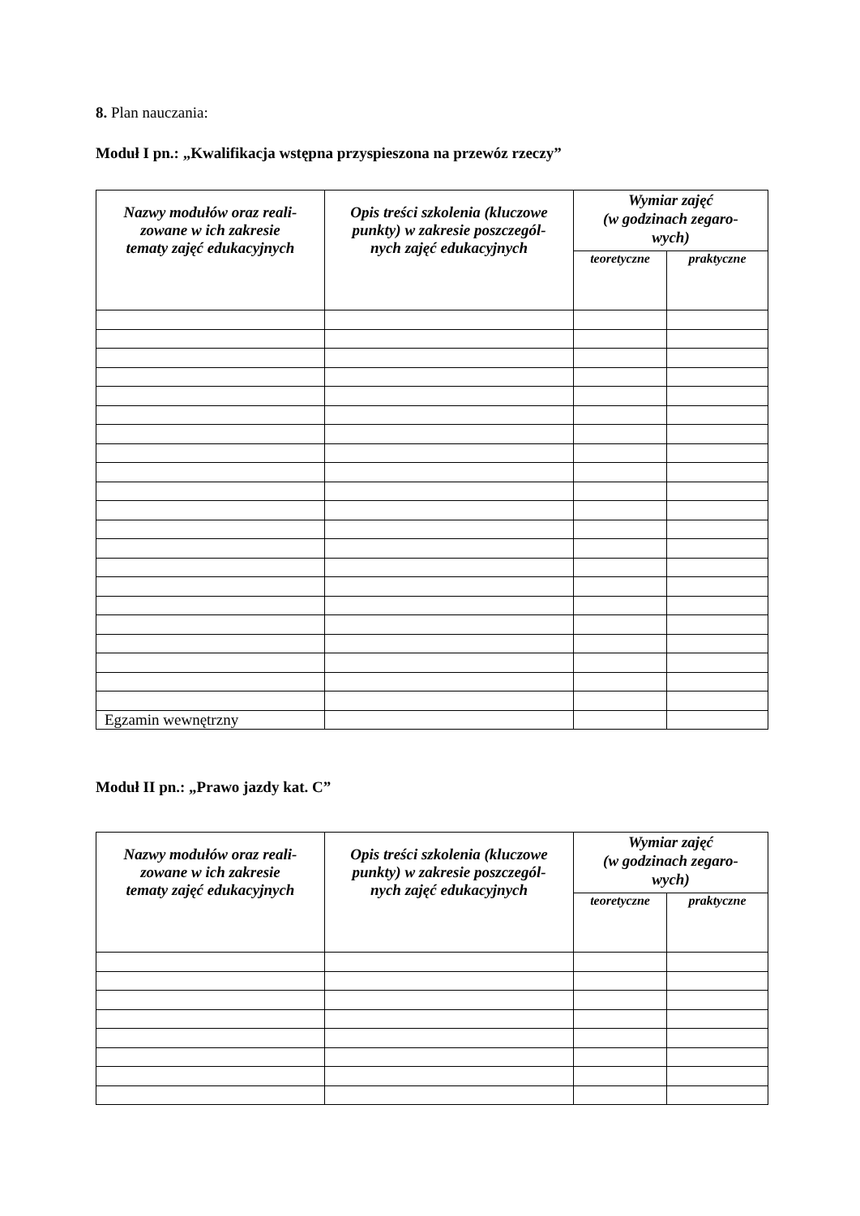8. Plan nauczania:
Moduł I pn.: „Kwalifikacja wstępna przyspieszona na przewóz rzeczy”
| Nazwy modułów oraz reali- zowane w ich zakresie tematy zajęć edukacyjnych | Opis treści szkolenia (kluczowe punkty) w zakresie poszczegól- nych zajęć edukacyjnych | Wymiar zajęć (w godzinach zegaro- wych) | |
| --- | --- | --- | --- |
| | | teoretyczne | praktyczne |
| Egzamin wewnętrzny | | | |
Moduł II pn.: „Prawo jazdy kat. C”
| Nazwy modułów oraz reali- zowane w ich zakresie tematy zajęć edukacyjnych | Opis treści szkolenia (kluczowe punkty) w zakresie poszczegól- nych zajęć edukacyjnych | Wymiar zajęć (w godzinach zegaro- wych) | |
| --- | --- | --- | --- |
| | | teoretyczne | praktyczne |